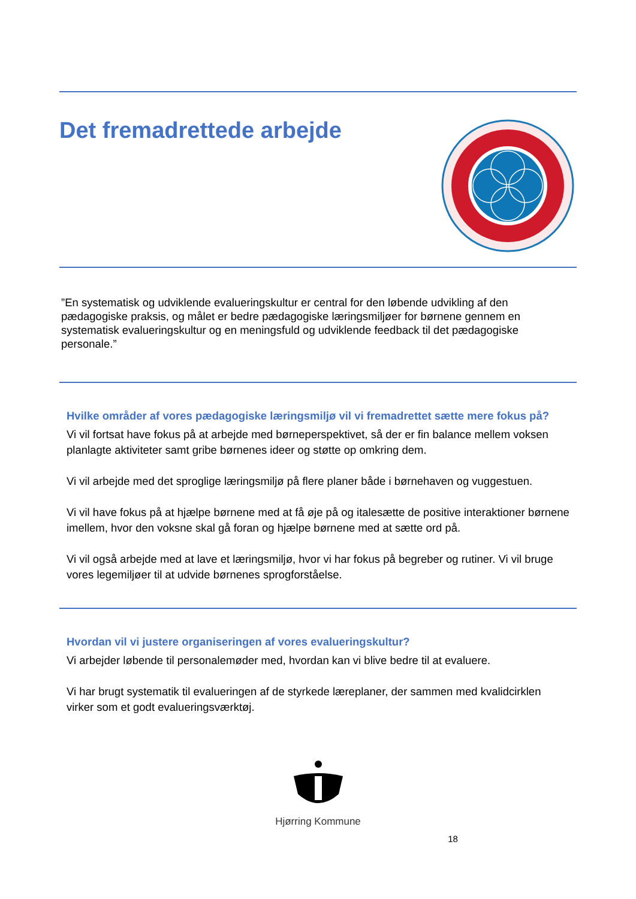Det fremadrettede arbejde
”En systematisk og udviklende evalueringskultur er central for den løbende udvikling af den pædagogiske praksis, og målet er bedre pædagogiske læringsmiljøer for børnene gennem en systematisk evalueringskultur og en meningsfuld og udviklende feedback til det pædagogiske personale.”
Hvilke områder af vores pædagogiske læringsmiljø vil vi fremadrettet sætte mere fokus på?
Vi vil fortsat have fokus på at arbejde med børneperspektivet, så der er fin balance mellem voksen planlagte aktiviteter samt gribe børnenes ideer og støtte op omkring dem.
Vi vil arbejde med det sproglige læringsmiljø på flere planer både i børnehaven og vuggestuen.
Vi vil have fokus på at hjælpe børnene med at få øje på og italesætte de positive interaktioner børnene imellem, hvor den voksne skal gå foran og hjælpe børnene med at sætte ord på.
Vi vil også arbejde med at lave et læringsmiljø, hvor vi har fokus på begreber og rutiner. Vi vil bruge vores legemiljøer til at udvide børnenes sprogforståelse.
Hvordan vil vi justere organiseringen af vores evalueringskultur?
Vi arbejder løbende til personalemøder med, hvordan kan vi blive bedre til at evaluere.
Vi har brugt systematik til evalueringen af de styrkede læreplaner, der sammen med kvalidcirklen virker som et godt evalueringsværktøj.
Hjørring Kommune
18